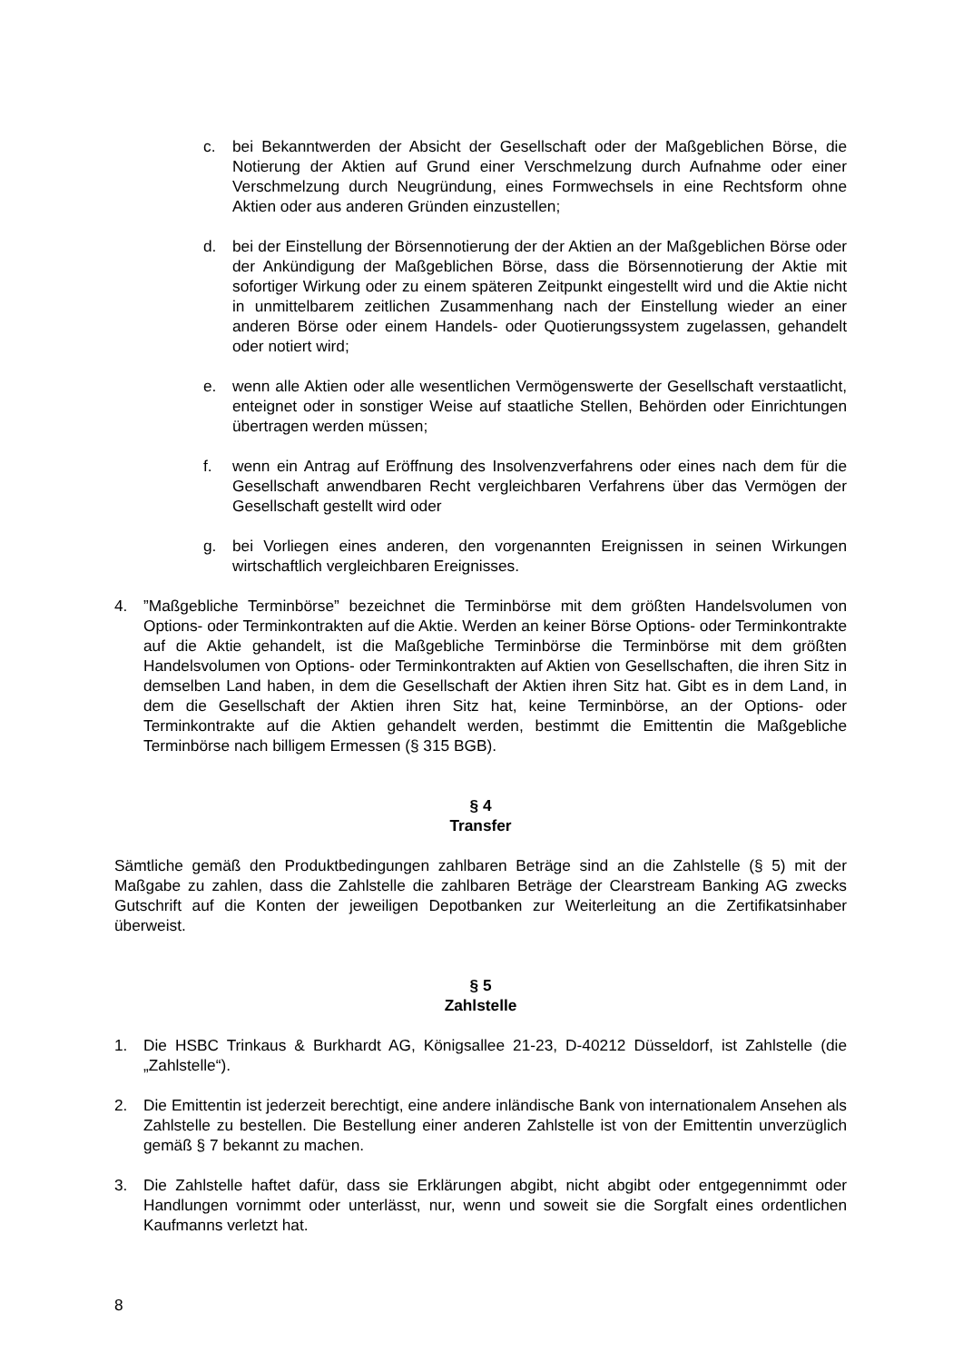c. bei Bekanntwerden der Absicht der Gesellschaft oder der Maßgeblichen Börse, die Notierung der Aktien auf Grund einer Verschmelzung durch Aufnahme oder einer Verschmelzung durch Neugründung, eines Formwechsels in eine Rechtsform ohne Aktien oder aus anderen Gründen einzustellen;
d. bei der Einstellung der Börsennotierung der der Aktien an der Maßgeblichen Börse oder der Ankündigung der Maßgeblichen Börse, dass die Börsennotierung der Aktie mit sofortiger Wirkung oder zu einem späteren Zeitpunkt eingestellt wird und die Aktie nicht in unmittelbarem zeitlichen Zusammenhang nach der Einstellung wieder an einer anderen Börse oder einem Handels- oder Quotierungssystem zugelassen, gehandelt oder notiert wird;
e. wenn alle Aktien oder alle wesentlichen Vermögenswerte der Gesellschaft verstaatlicht, enteignet oder in sonstiger Weise auf staatliche Stellen, Behörden oder Einrichtungen übertragen werden müssen;
f. wenn ein Antrag auf Eröffnung des Insolvenzverfahrens oder eines nach dem für die Gesellschaft anwendbaren Recht vergleichbaren Verfahrens über das Vermögen der Gesellschaft gestellt wird oder
g. bei Vorliegen eines anderen, den vorgenannten Ereignissen in seinen Wirkungen wirtschaftlich vergleichbaren Ereignisses.
4. ”Maßgebliche Terminbörse” bezeichnet die Terminbörse mit dem größten Handelsvolumen von Options- oder Terminkontrakten auf die Aktie. Werden an keiner Börse Options- oder Terminkontrakte auf die Aktie gehandelt, ist die Maßgebliche Terminbörse die Terminbörse mit dem größten Handelsvolumen von Options- oder Terminkontrakten auf Aktien von Gesellschaften, die ihren Sitz in demselben Land haben, in dem die Gesellschaft der Aktien ihren Sitz hat. Gibt es in dem Land, in dem die Gesellschaft der Aktien ihren Sitz hat, keine Terminbörse, an der Options- oder Terminkontrakte auf die Aktien gehandelt werden, bestimmt die Emittentin die Maßgebliche Terminbörse nach billigem Ermessen (§ 315 BGB).
§ 4
Transfer
Sämtliche gemäß den Produktbedingungen zahlbaren Beträge sind an die Zahlstelle (§ 5) mit der Maßgabe zu zahlen, dass die Zahlstelle die zahlbaren Beträge der Clearstream Banking AG zwecks Gutschrift auf die Konten der jeweiligen Depotbanken zur Weiterleitung an die Zertifikatsinhaber überweist.
§ 5
Zahlstelle
1. Die HSBC Trinkaus & Burkhardt AG, Königsallee 21-23, D-40212 Düsseldorf, ist Zahlstelle (die „Zahlstelle“).
2. Die Emittentin ist jederzeit berechtigt, eine andere inländische Bank von internationalem Ansehen als Zahlstelle zu bestellen. Die Bestellung einer anderen Zahlstelle ist von der Emittentin unverzüglich gemäß § 7 bekannt zu machen.
3. Die Zahlstelle haftet dafür, dass sie Erklärungen abgibt, nicht abgibt oder entgegennimmt oder Handlungen vornimmt oder unterlässt, nur, wenn und soweit sie die Sorgfalt eines ordentlichen Kaufmanns verletzt hat.
8